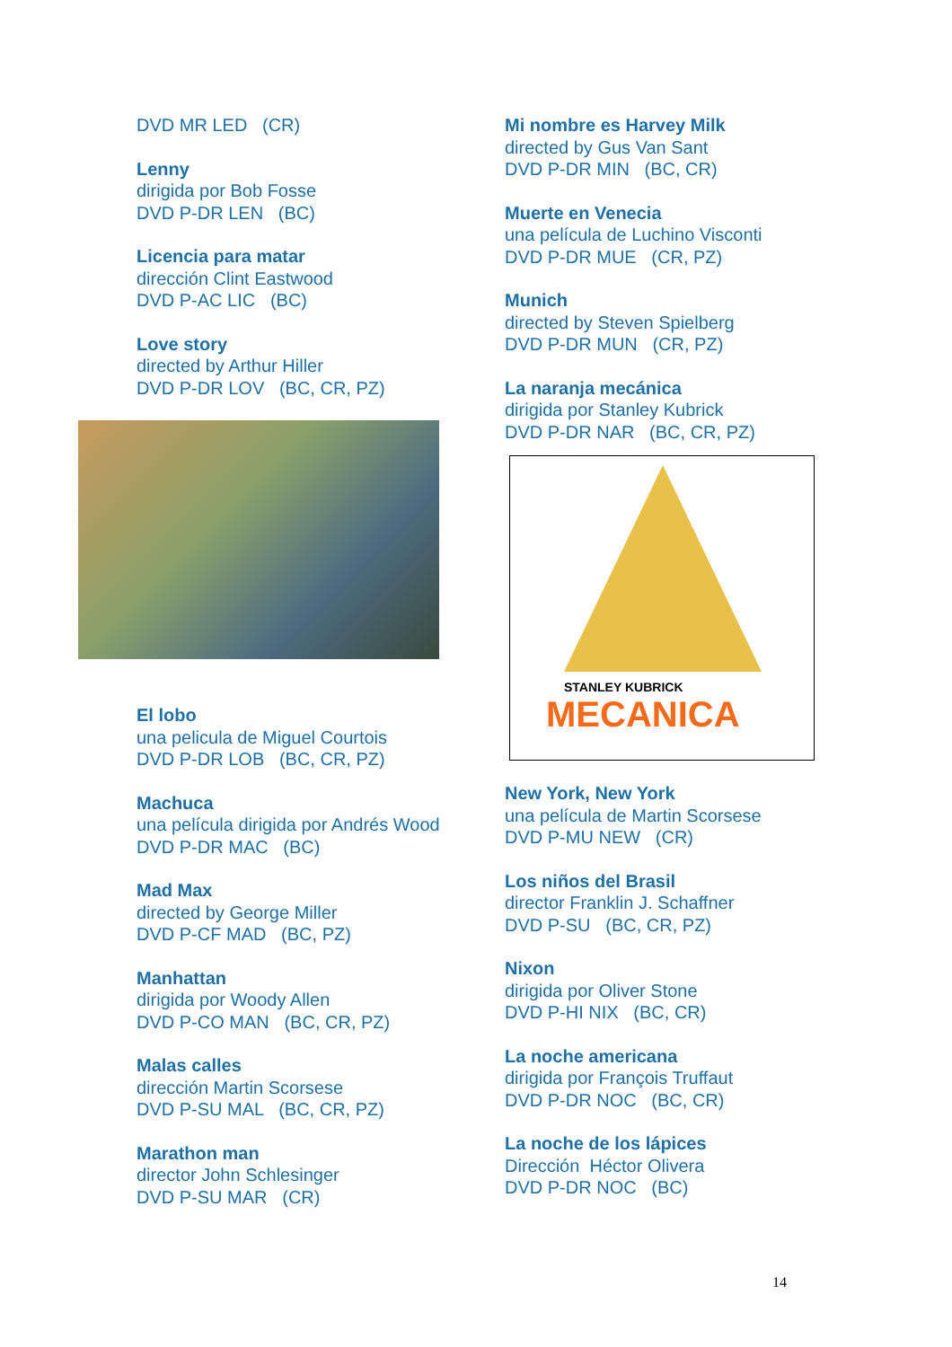DVD MR LED (CR)
Lenny
dirigida por Bob Fosse
DVD P-DR LEN (BC)
Licencia para matar
dirección Clint Eastwood
DVD P-AC LIC (BC)
Love story
directed by Arthur Hiller
DVD P-DR LOV (BC, CR, PZ)
El lobo
una pelicula de Miguel Courtois
DVD P-DR LOB (BC, CR, PZ)
Machuca
una película dirigida por Andrés Wood
DVD P-DR MAC (BC)
Mad Max
directed by George Miller
DVD P-CF MAD (BC, PZ)
Manhattan
dirigida por Woody Allen
DVD P-CO MAN (BC, CR, PZ)
Malas calles
dirección Martin Scorsese
DVD P-SU MAL (BC, CR, PZ)
Marathon man
director John Schlesinger
DVD P-SU MAR (CR)
Mi nombre es Harvey Milk
directed by Gus Van Sant
DVD P-DR MIN (BC, CR)
Muerte en Venecia
una película de Luchino Visconti
DVD P-DR MUE (CR, PZ)
Munich
directed by Steven Spielberg
DVD P-DR MUN (CR, PZ)
La naranja mecánica
dirigida por Stanley Kubrick
DVD P-DR NAR (BC, CR, PZ)
STANLEY KUBRICK
MECANICA
New York, New York
una película de Martin Scorsese
DVD P-MU NEW (CR)
Los niños del Brasil
director Franklin J. Schaffner
DVD P-SU (BC, CR, PZ)
Nixon
dirigida por Oliver Stone
DVD P-HI NIX (BC, CR)
La noche americana
dirigida por François Truffaut
DVD P-DR NOC (BC, CR)
La noche de los lápices
Dirección Héctor Olivera
DVD P-DR NOC (BC)
14